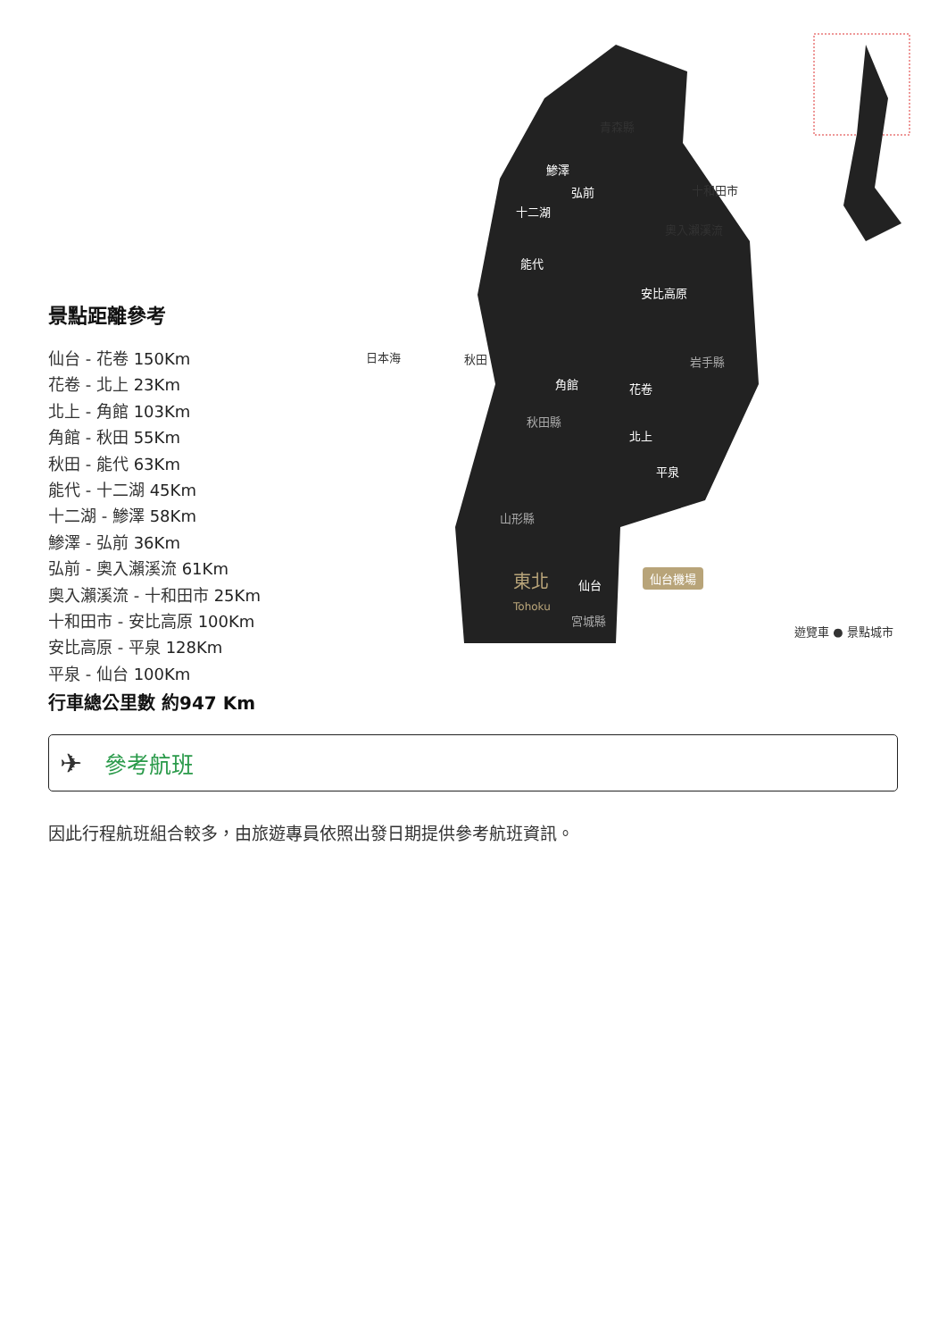青森縣
鯵澤
弘前
十二湖
十和田市
奧入瀨溪流
能代
安比高原
日本海 秋田 岩手縣
角館 花卷
秋田縣
北上
平泉
山形縣
東北
Tohoku
仙台
仙台機場
宮城縣
遊覽車 ● 景點城市
景點距離參考
仙台 - 花卷 150Km
花卷 - 北上 23Km
北上 - 角館 103Km
角館 - 秋田 55Km
秋田 - 能代 63Km
能代 - 十二湖 45Km
十二湖 - 鯵澤 58Km
鯵澤 - 弘前 36Km
弘前 - 奧入瀨溪流 61Km
奧入瀨溪流 - 十和田市 25Km
十和田市 - 安比高原 100Km
安比高原 - 平泉 128Km
平泉 - 仙台 100Km
行車總公里數 約947 Km
✈ 參考航班
因此行程航班組合較多，由旅遊專員依照出發日期提供參考航班資訊。